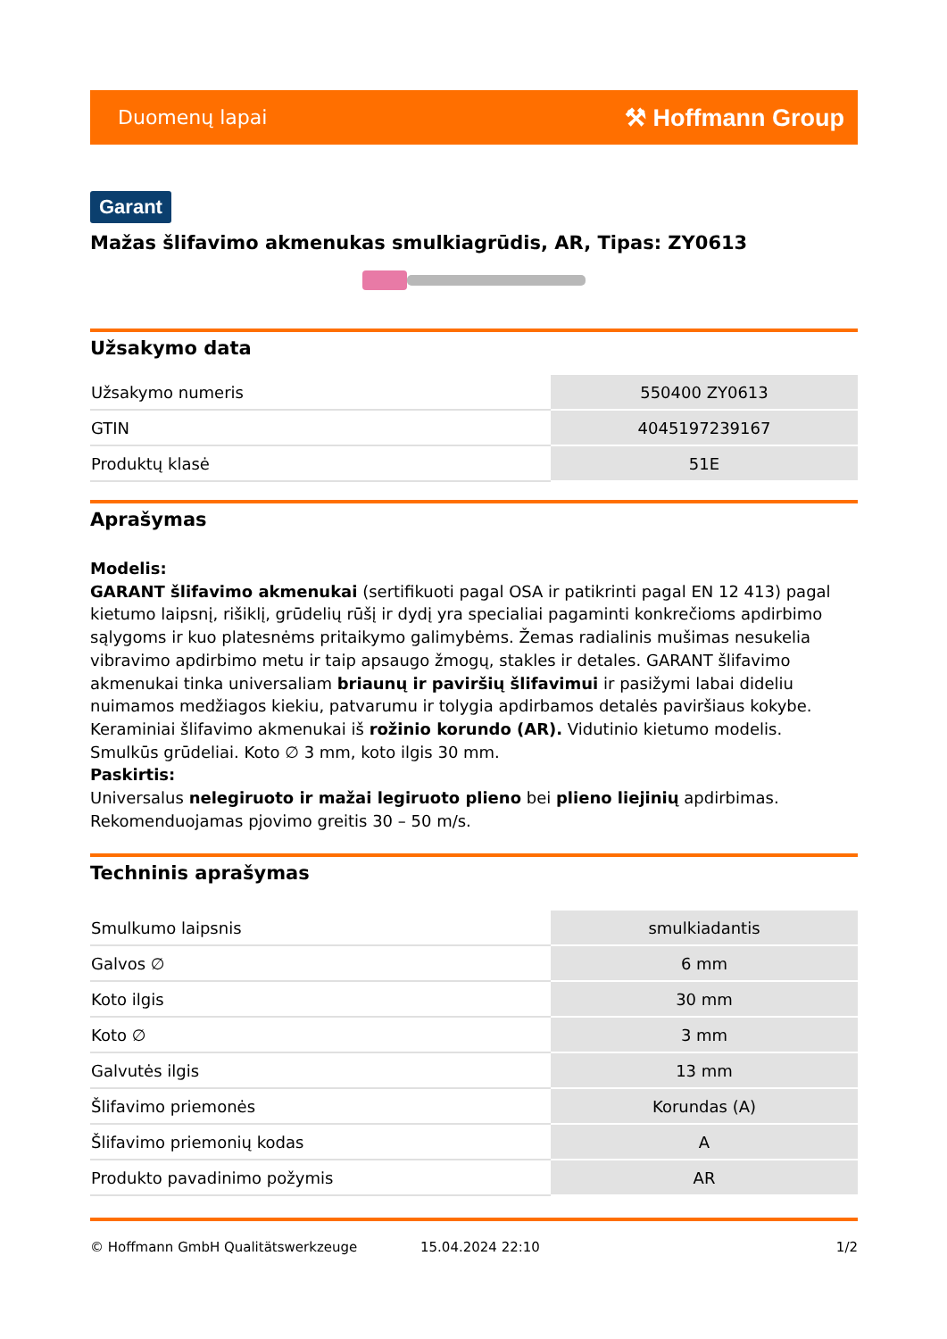Duomenų lapai ⚒ Hoffmann Group
Garant
Mažas šlifavimo akmenukas smulkiagrūdis, AR, Tipas: ZY0613
Užsakymo data
| Užsakymo numeris | 550400 ZY0613 |
| GTIN | 4045197239167 |
| Produktų klasė | 51E |
Aprašymas
Modelis:
GARANT šlifavimo akmenukai (sertifikuoti pagal OSA ir patikrinti pagal EN 12 413) pagal kietumo laipsnį, rišiklį, grūdelių rūšį ir dydį yra specialiai pagaminti konkrečioms apdirbimo sąlygoms ir kuo platesnėms pritaikymo galimybėms. Žemas radialinis mušimas nesukelia vibravimo apdirbimo metu ir taip apsaugo žmogų, stakles ir detales. GARANT šlifavimo akmenukai tinka universaliam briaunų ir paviršių šlifavimui ir pasižymi labai dideliu nuimamos medžiagos kiekiu, patvarumu ir tolygia apdirbamos detalės paviršiaus kokybe.
Keraminiai šlifavimo akmenukai iš rožinio korundo (AR). Vidutinio kietumo modelis.
Smulkūs grūdeliai. Koto ∅ 3 mm, koto ilgis 30 mm.
Paskirtis:
Universalus nelegiruoto ir mažai legiruoto plieno bei plieno liejinių apdirbimas.
Rekomenduojamas pjovimo greitis 30 – 50 m/s.
Techninis aprašymas
| Smulkumo laipsnis | smulkiadantis |
| Galvos ∅ | 6 mm |
| Koto ilgis | 30 mm |
| Koto ∅ | 3 mm |
| Galvutės ilgis | 13 mm |
| Šlifavimo priemonės | Korundas (A) |
| Šlifavimo priemonių kodas | A |
| Produkto pavadinimo požymis | AR |
© Hoffmann GmbH Qualitätswerkzeuge 15.04.2024 22:10 1/2